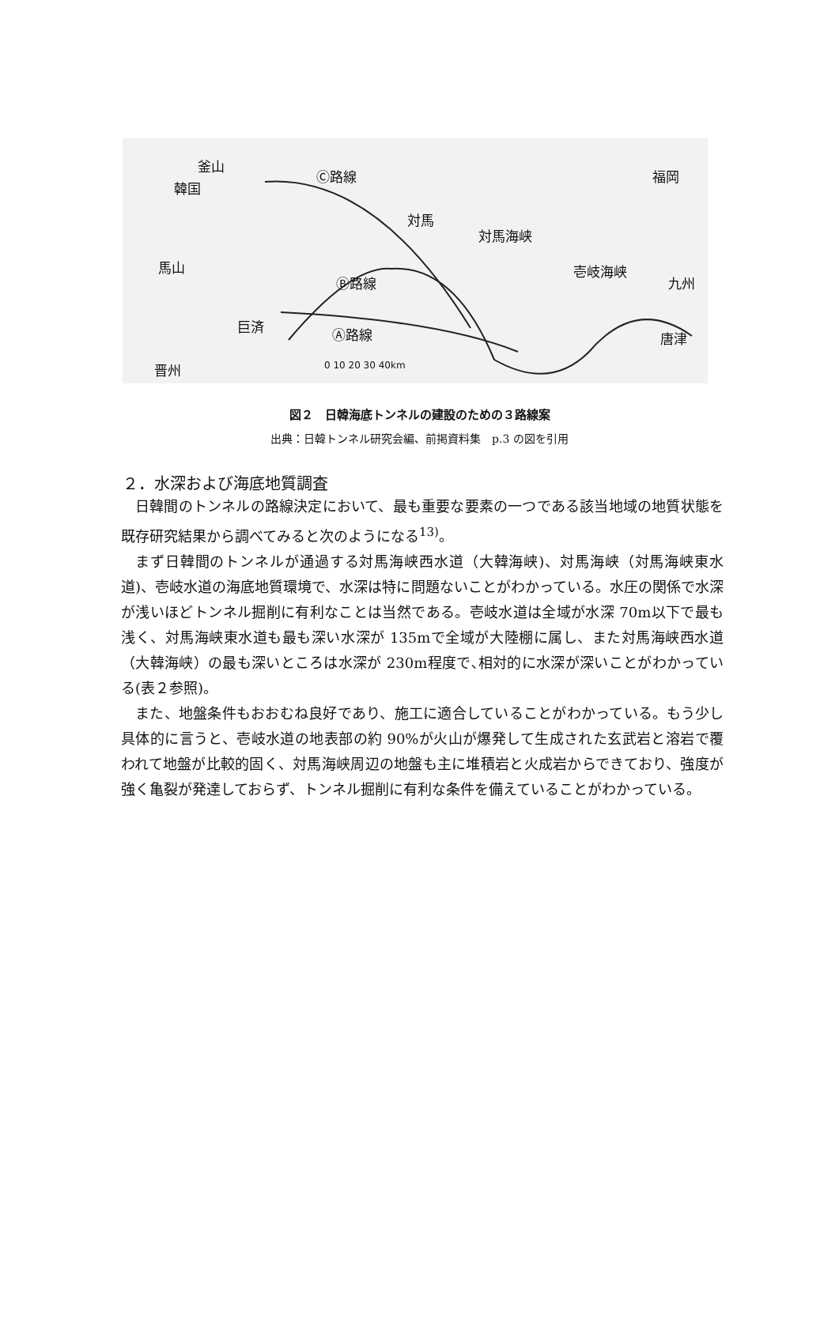釜山
韓国
Ⓒ路線
対馬
対馬海峡
福岡
馬山
Ⓑ路線
壱岐海峡
九州
巨済 Ⓐ路線 唐津
晋州 0 10 20 30 40km
図２　日韓海底トンネルの建設のための３路線案
出典：日韓トンネル研究会編、前掲資料集　p.3 の図を引用
２．水深および海底地質調査
日韓間のトンネルの路線決定において、最も重要な要素の一つである該当地域の地質状態を既存研究結果から調べてみると次のようになる<sup>13)</sup>。
まず日韓間のトンネルが通過する対馬海峡西水道（大韓海峡)、対馬海峡（対馬海峡東水道)、壱岐水道の海底地質環境で、水深は特に問題ないことがわかっている。水圧の関係で水深が浅いほどトンネル掘削に有利なことは当然である。壱岐水道は全域が水深 70m以下で最も浅く、対馬海峡東水道も最も深い水深が 135mで全域が大陸棚に属し、また対馬海峡西水道（大韓海峡）の最も深いところは水深が 230m程度で､相対的に水深が深いことがわかっている(表２参照)。
また、地盤条件もおおむね良好であり、施工に適合していることがわかっている。もう少し具体的に言うと、壱岐水道の地表部の約 90%が火山が爆発して生成された玄武岩と溶岩で覆われて地盤が比較的固く、対馬海峡周辺の地盤も主に堆積岩と火成岩からできており、強度が強く亀裂が発達しておらず、トンネル掘削に有利な条件を備えていることがわかっている。